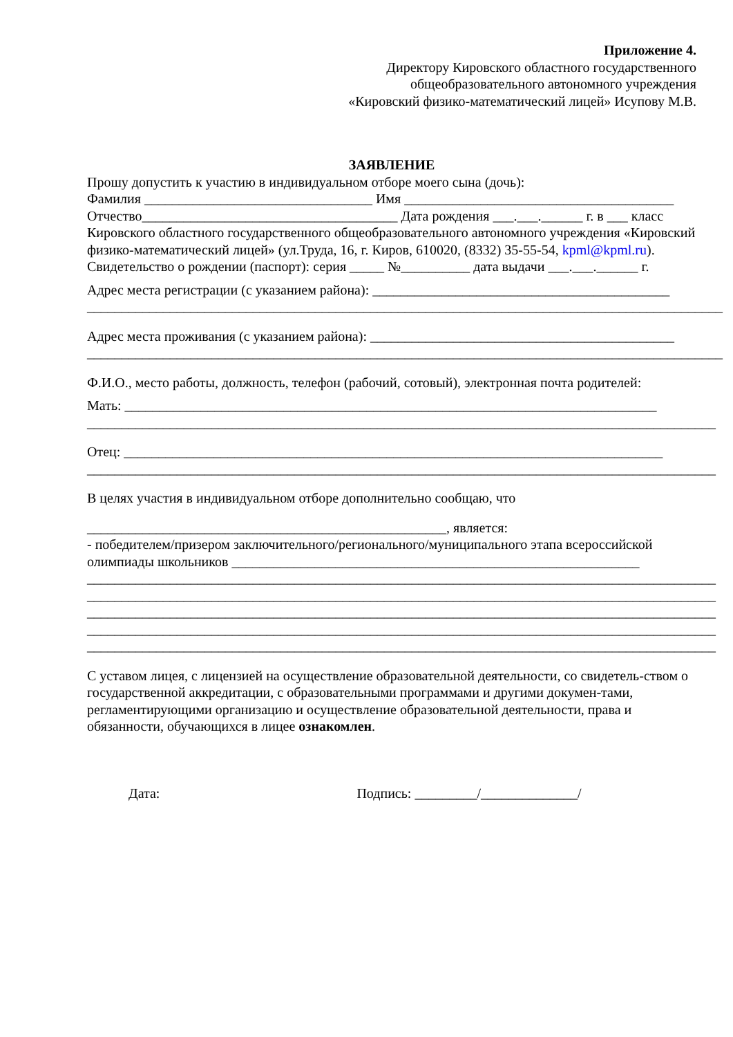Приложение 4.
Директору Кировского областного государственного
общеобразовательного автономного учреждения
«Кировский физико-математический лицей» Исупову М.В.
ЗАЯВЛЕНИЕ
Прошу допустить к участию в индивидуальном отборе моего сына (дочь):
Фамилия _________________________________ Имя _______________________________________
Отчество_____________________________________ Дата рождения ___.___.______ г. в ___ класс
Кировского областного государственного общеобразовательного автономного учреждения «Кировский физико-математический лицей» (ул.Труда, 16, г. Киров, 610020, (8332) 35-55-54, kpml@kpml.ru).
Свидетельство о рождении (паспорт): серия _____ №__________ дата выдачи ___.___.______ г.
Адрес места регистрации (с указанием района): ___________________________________________
____________________________________________________________________________________________
Адрес места проживания (с указанием района): ____________________________________________
____________________________________________________________________________________________
Ф.И.О., место работы, должность, телефон (рабочий, сотовый), электронная почта родителей:
Мать: _____________________________________________________________________________
___________________________________________________________________________________________
Отец: ______________________________________________________________________________
___________________________________________________________________________________________
В целях участия в индивидуальном отборе дополнительно сообщаю, что
____________________________________________________, является:
- победителем/призером заключительного/регионального/муниципального этапа всероссийской
олимпиады школьников ___________________________________________________________
___________________________________________________________________________________________
___________________________________________________________________________________________
___________________________________________________________________________________________
___________________________________________________________________________________________
___________________________________________________________________________________________
С уставом лицея, с лицензией на осуществление образовательной деятельности, со свидетель-ством о государственной аккредитации, с образовательными программами и другими докумен-тами, регламентирующими организацию и осуществление образовательной деятельности, права и обязанности, обучающихся в лицее ознакомлен.
Дата: Подпись: _________/______________/